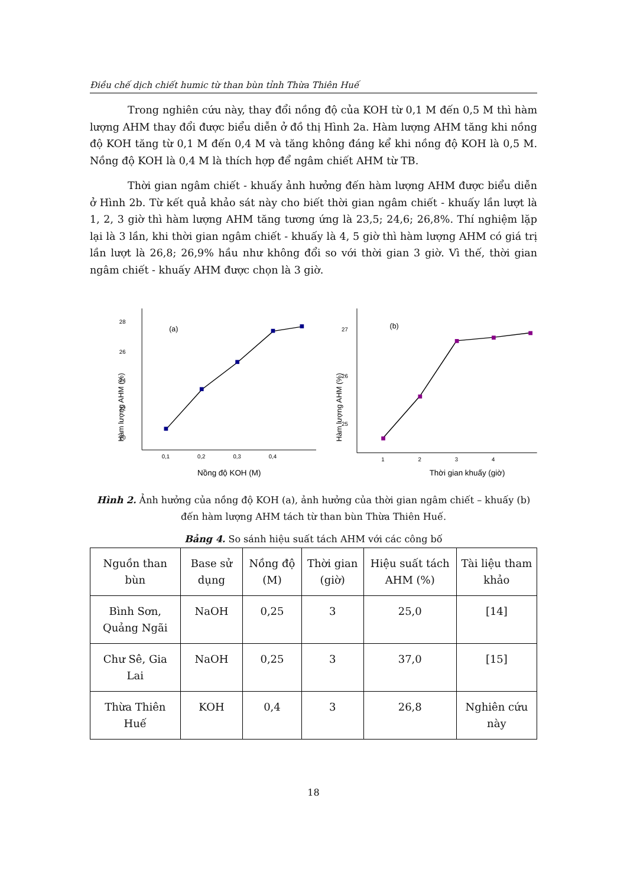Điều chế dịch chiết humic từ than bùn tỉnh Thừa Thiên Huế
Trong nghiên cứu này, thay đổi nồng độ của KOH từ 0,1 M đến 0,5 M thì hàm lượng AHM thay đổi được biểu diễn ở đồ thị Hình 2a. Hàm lượng AHM tăng khi nồng độ KOH tăng từ 0,1 M đến 0,4 M và tăng không đáng kể khi nồng độ KOH là 0,5 M. Nồng độ KOH là 0,4 M là thích hợp để ngâm chiết AHM từ TB.
Thời gian ngâm chiết - khuấy ảnh hưởng đến hàm lượng AHM được biểu diễn ở Hình 2b. Từ kết quả khảo sát này cho biết thời gian ngâm chiết - khuấy lần lượt là 1, 2, 3 giờ thì hàm lượng AHM tăng tương ứng là 23,5; 24,6; 26,8%. Thí nghiệm lặp lại là 3 lần, khi thời gian ngâm chiết - khuấy là 4, 5 giờ thì hàm lượng AHM có giá trị lần lượt là 26,8; 26,9% hầu như không đổi so với thời gian 3 giờ. Vì thế, thời gian ngâm chiết - khuấy AHM được chọn là 3 giờ.
Hàm lượng AHM (%)
28
26
24
22
20
x
0,1
0,2
0,3
0,4
0,5
(a)
Nồng độ KOH (M)
Hàm lượng AHM (%)
27
26
25
1
2
3
4
5
(b)
Thời gian khuấy (giờ)
Hình 2. Ảnh hưởng của nồng độ KOH (a), ảnh hưởng của thời gian ngâm chiết – khuấy (b) đến hàm lượng AHM tách từ than bùn Thừa Thiên Huế.
Bảng 4. So sánh hiệu suất tách AHM với các công bố
| Nguồn than bùn | Base sử dụng | Nồng độ (M) | Thời gian (giờ) | Hiệu suất tách AHM (%) | Tài liệu tham khảo |
| --- | --- | --- | --- | --- | --- |
| Bình Sơn, Quảng Ngãi | NaOH | 0,25 | 3 | 25,0 | [14] |
| Chư Sê, Gia Lai | NaOH | 0,25 | 3 | 37,0 | [15] |
| Thừa Thiên Huế | KOH | 0,4 | 3 | 26,8 | Nghiên cứu này |
18